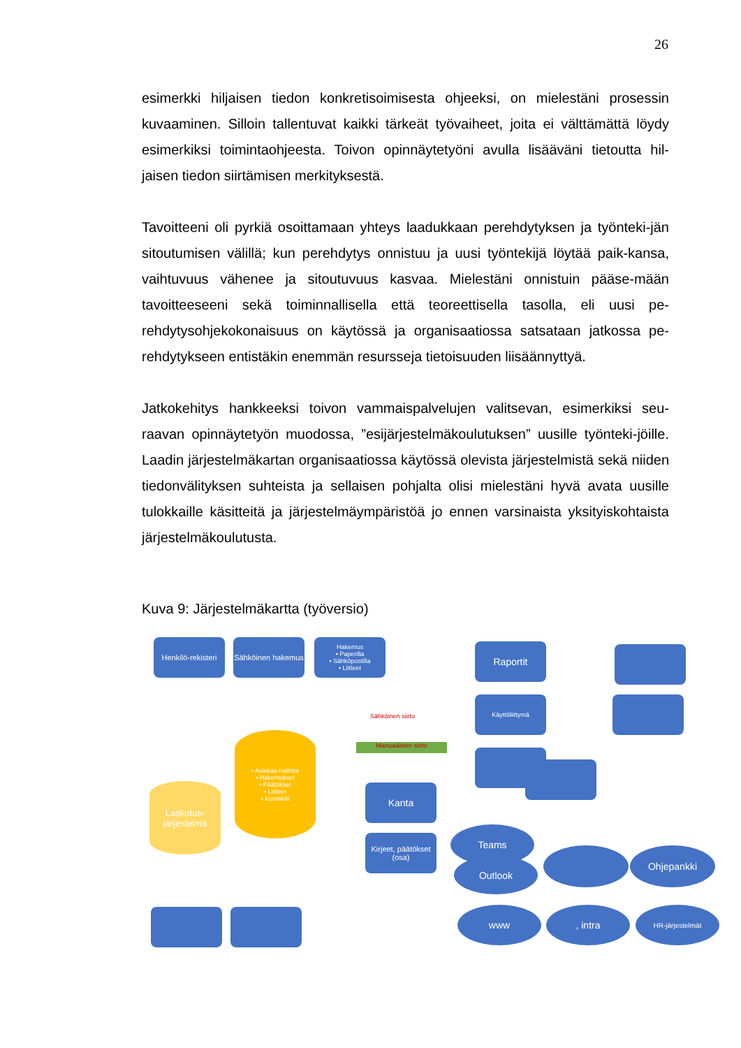26
esimerkki hiljaisen tiedon konkretisoimisesta ohjeeksi, on mielestäni prosessin kuvaaminen. Silloin tallentuvat kaikki tärkeät työvaiheet, joita ei välttämättä löydy esimerkiksi toimintaohjeesta. Toivon opinnäytetyöni avulla lisääväni tietoutta hil-jaisen tiedon siirtämisen merkityksestä.
Tavoitteeni oli pyrkiä osoittamaan yhteys laadukkaan perehdytyksen ja työnteki-jän sitoutumisen välillä; kun perehdytys onnistuu ja uusi työntekijä löytää paik-kansa, vaihtuvuus vähenee ja sitoutuvuus kasvaa. Mielestäni onnistuin pääse-mään tavoitteeseeni sekä toiminnallisella että teoreettisella tasolla, eli uusi pe-rehdytysohjekokonaisuus on käytössä ja organisaatiossa satsataan jatkossa pe-rehdytykseen entistäkin enemmän resursseja tietoisuuden liisäännyttyä.
Jatkokehitys hankkeeksi toivon vammaispalvelujen valitsevan, esimerkiksi seu-raavan opinnäytetyön muodossa, ”esijärjestelmäkoulutuksen” uusille työnteki-jöille. Laadin järjestelmäkartan organisaatiossa käytössä olevista järjestelmistä sekä niiden tiedonvälityksen suhteista ja sellaisen pohjalta olisi mielestäni hyvä avata uusille tulokkaille käsitteitä ja järjestelmäympäristöä jo ennen varsinaista yksityiskohtaista järjestelmäkoulutusta.
Kuva 9: Järjestelmäkartta (työversio)
Henkilö-rekisteri
Sähköinen hakemus
Hakemus
• Paperilla
• Sähköpostilla
• Liitteet
Raportit
Käyttöliittymä
• Asiakas-hallinta
• Hakemukset
• Päätökset
• Liitteet
• Kontaktit
Manuaalinen siirto
Sähköinen siirto
Kanta
Laskutus-järjestelmä
Kirjeet, päätökset (osa)
Teams
Outlook
Ohjepankki
www , intra HR-järjestelmät